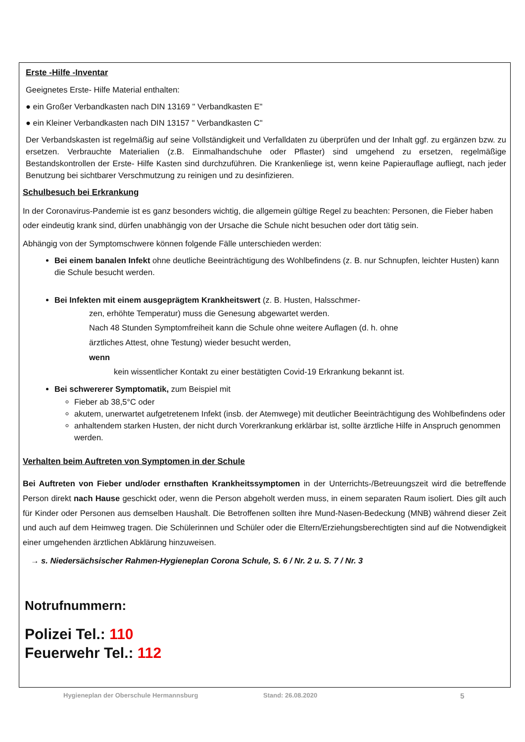Erste -Hilfe -Inventar
Geeignetes Erste- Hilfe Material enthalten:
● ein Großer Verbandkasten nach DIN 13169 " Verbandkasten E"
● ein Kleiner Verbandkasten nach DIN 13157 " Verbandkasten C"
Der Verbandskasten ist regelmäßig auf seine Vollständigkeit und Verfalldaten zu überprüfen und der Inhalt ggf. zu ergänzen bzw. zu ersetzen. Verbrauchte Materialien (z.B. Einmalhandschuhe oder Pflaster) sind umgehend zu ersetzen, regelmäßige Bestandskontrollen der Erste- Hilfe Kasten sind durchzuführen. Die Krankenliege ist, wenn keine Papierauflage aufliegt, nach jeder Benutzung bei sichtbarer Verschmutzung zu reinigen und zu desinfizieren.
Schulbesuch bei Erkrankung
In der Coronavirus-Pandemie ist es ganz besonders wichtig, die allgemein gültige Regel zu beachten: Personen, die Fieber haben oder eindeutig krank sind, dürfen unabhängig von der Ursache die Schule nicht besuchen oder dort tätig sein.
Abhängig von der Symptomschwere können folgende Fälle unterschieden werden:
Bei einem banalen Infekt ohne deutliche Beeinträchtigung des Wohlbefindens (z. B. nur Schnupfen, leichter Husten) kann die Schule besucht werden.
Bei Infekten mit einem ausgeprägtem Krankheitswert (z. B. Husten, Halsschmer-
zen, erhöhte Temperatur) muss die Genesung abgewartet werden.
Nach 48 Stunden Symptomfreiheit kann die Schule ohne weitere Auflagen (d. h. ohne
ärztliches Attest, ohne Testung) wieder besucht werden,
wenn
kein wissentlicher Kontakt zu einer bestätigten Covid-19 Erkrankung bekannt ist.
Bei schwererer Symptomatik, zum Beispiel mit
Fieber ab 38,5°C oder
akutem, unerwartet aufgetretenem Infekt (insb. der Atemwege) mit deutlicher Beeinträchtigung des Wohlbefindens oder
anhaltendem starken Husten, der nicht durch Vorerkrankung erklärbar ist, sollte ärztliche Hilfe in Anspruch genommen werden.
Verhalten beim Auftreten von Symptomen in der Schule
Bei Auftreten von Fieber und/oder ernsthaften Krankheitssymptomen in der Unterrichts-/Betreuungszeit wird die betreffende Person direkt nach Hause geschickt oder, wenn die Person abgeholt werden muss, in einem separaten Raum isoliert. Dies gilt auch für Kinder oder Personen aus demselben Haushalt. Die Betroffenen sollten ihre Mund-Nasen-Bedeckung (MNB) während dieser Zeit und auch auf dem Heimweg tragen. Die Schülerinnen und Schüler oder die Eltern/Erziehungsberechtigten sind auf die Notwendigkeit einer umgehenden ärztlichen Abklärung hinzuweisen.
→ s. Niedersächsischer Rahmen-Hygieneplan Corona Schule, S. 6 / Nr. 2 u. S. 7 / Nr. 3
Notrufnummern:
Polizei Tel.: 110
Feuerwehr Tel.: 112
Hygieneplan der Oberschule Hermannsburg Stand: 26.08.2020 5